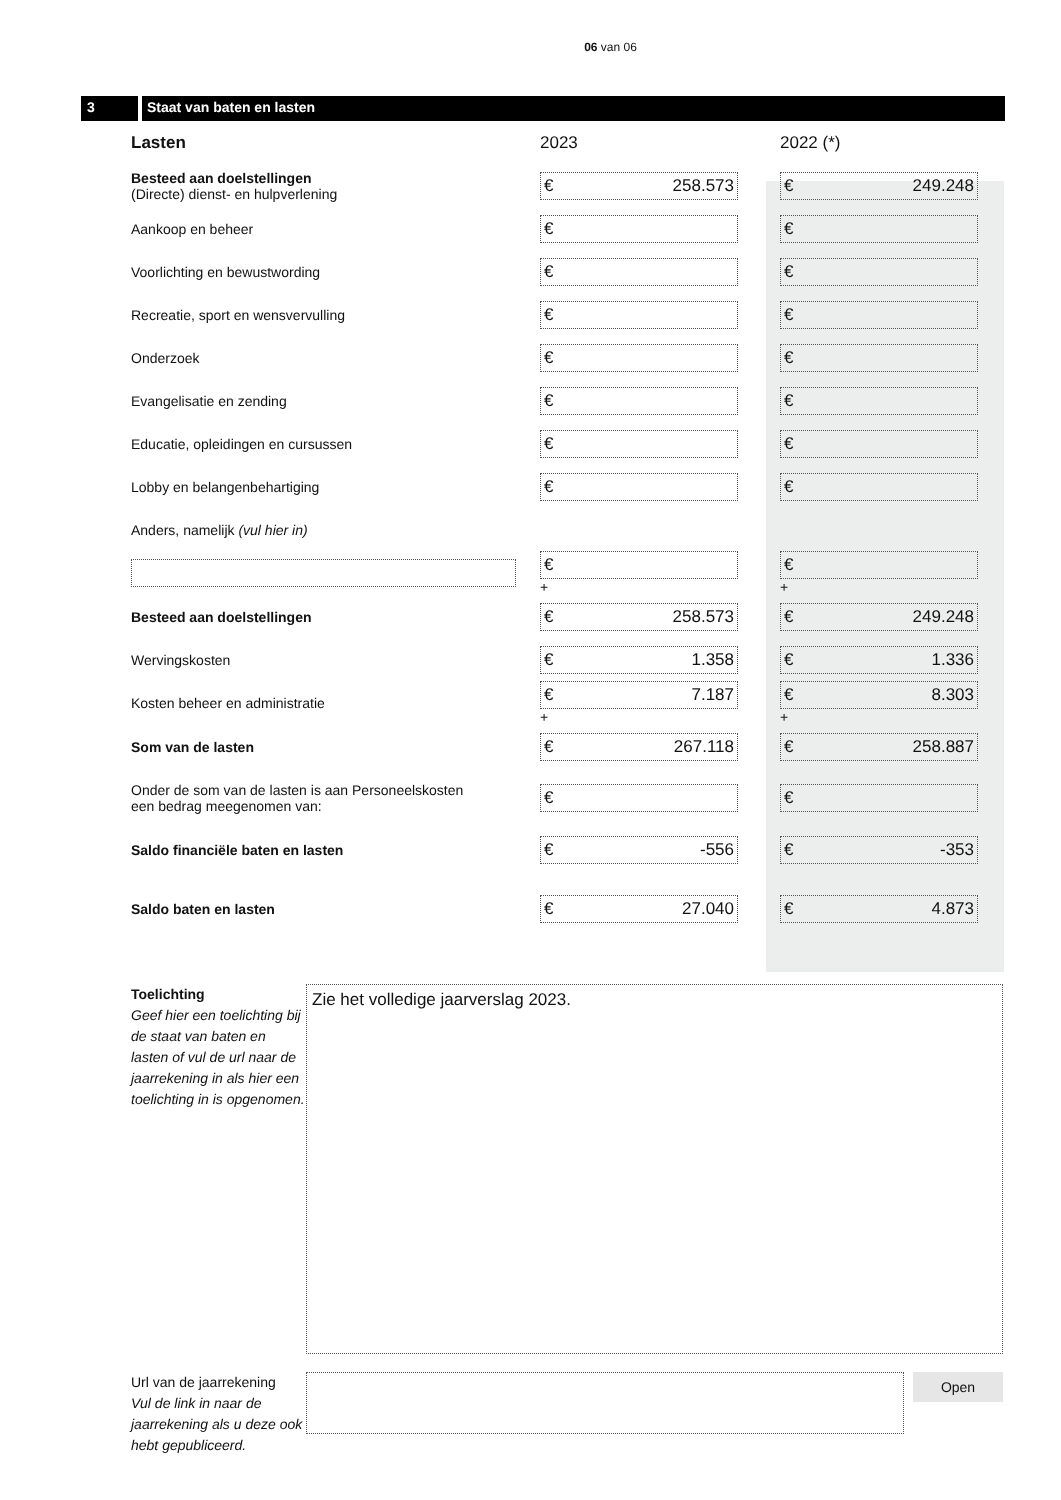06 van 06
3 Staat van baten en lasten
| Lasten | 2023 | 2022 (*) |
| --- | --- | --- |
| Besteed aan doelstellingen (Directe) dienst- en hulpverlening | € 258.573 | € 249.248 |
| Aankoop en beheer | € | € |
| Voorlichting en bewustwording | € | € |
| Recreatie, sport en wensvervulling | € | € |
| Onderzoek | € | € |
| Evangelisatie en zending | € | € |
| Educatie, opleidingen en cursussen | € | € |
| Lobby en belangenbehartiging | € | € |
| Anders, namelijk (vul hier in) | | |
| | € + | € + |
| Besteed aan doelstellingen | € 258.573 | € 249.248 |
| Wervingskosten | € 1.358 | € 1.336 |
| Kosten beheer en administratie | € 7.187 + | € 8.303 + |
| Som van de lasten | € 267.118 | € 258.887 |
| Onder de som van de lasten is aan Personeelskosten een bedrag meegenomen van: | € | € |
| Saldo financiële baten en lasten | € -556 | € -353 |
| Saldo baten en lasten | € 27.040 | € 4.873 |
Toelichting
Geef hier een toelichting bij de staat van baten en lasten of vul de url naar de jaarrekening in als hier een toelichting in is opgenomen.
Zie het volledige jaarverslag 2023.
Url van de jaarrekening
Vul de link in naar de jaarrekening als u deze ook hebt gepubliceerd.
Open